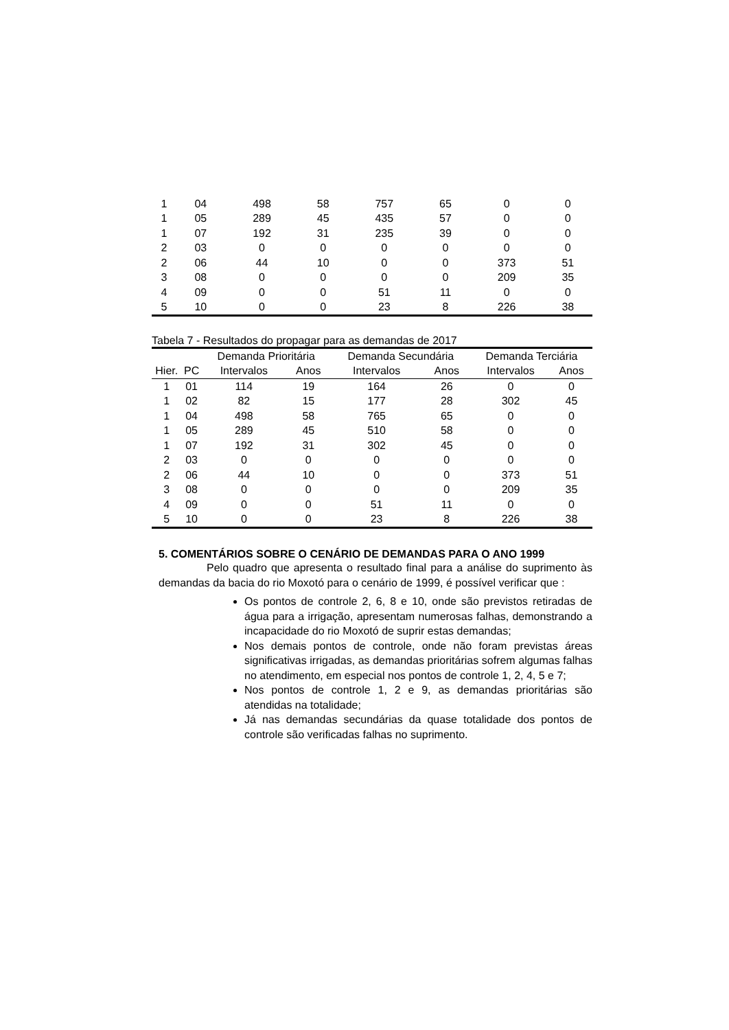| 1 | 04 | 498 | 58 | 757 | 65 | 0 | 0 |
| 1 | 05 | 289 | 45 | 435 | 57 | 0 | 0 |
| 1 | 07 | 192 | 31 | 235 | 39 | 0 | 0 |
| 2 | 03 | 0 | 0 | 0 | 0 | 0 | 0 |
| 2 | 06 | 44 | 10 | 0 | 0 | 373 | 51 |
| 3 | 08 | 0 | 0 | 0 | 0 | 209 | 35 |
| 4 | 09 | 0 | 0 | 51 | 11 | 0 | 0 |
| 5 | 10 | 0 | 0 | 23 | 8 | 226 | 38 |
Tabela 7 - Resultados do propagar para as demandas de 2017
| | | Demanda Prioritária | | Demanda Secundária | | Demanda Terciária | |
| --- | --- | --- | --- | --- | --- | --- | --- |
| Hier. | PC | Intervalos | Anos | Intervalos | Anos | Intervalos | Anos |
| 1 | 01 | 114 | 19 | 164 | 26 | 0 | 0 |
| 1 | 02 | 82 | 15 | 177 | 28 | 302 | 45 |
| 1 | 04 | 498 | 58 | 765 | 65 | 0 | 0 |
| 1 | 05 | 289 | 45 | 510 | 58 | 0 | 0 |
| 1 | 07 | 192 | 31 | 302 | 45 | 0 | 0 |
| 2 | 03 | 0 | 0 | 0 | 0 | 0 | 0 |
| 2 | 06 | 44 | 10 | 0 | 0 | 373 | 51 |
| 3 | 08 | 0 | 0 | 0 | 0 | 209 | 35 |
| 4 | 09 | 0 | 0 | 51 | 11 | 0 | 0 |
| 5 | 10 | 0 | 0 | 23 | 8 | 226 | 38 |
5. COMENTÁRIOS SOBRE O CENÁRIO DE DEMANDAS PARA O ANO 1999
Pelo quadro que apresenta o resultado final para a análise do suprimento às demandas da bacia do rio Moxotó para o cenário de 1999, é possível verificar que :
Os pontos de controle 2, 6, 8 e 10, onde são previstos retiradas de água para a irrigação, apresentam numerosas falhas, demonstrando a incapacidade do rio Moxotó de suprir estas demandas;
Nos demais pontos de controle, onde não foram previstas áreas significativas irrigadas, as demandas prioritárias sofrem algumas falhas no atendimento, em especial nos pontos de controle 1, 2, 4, 5 e 7;
Nos pontos de controle 1, 2 e 9, as demandas prioritárias são atendidas na totalidade;
Já nas demandas secundárias da quase totalidade dos pontos de controle são verificadas falhas no suprimento.